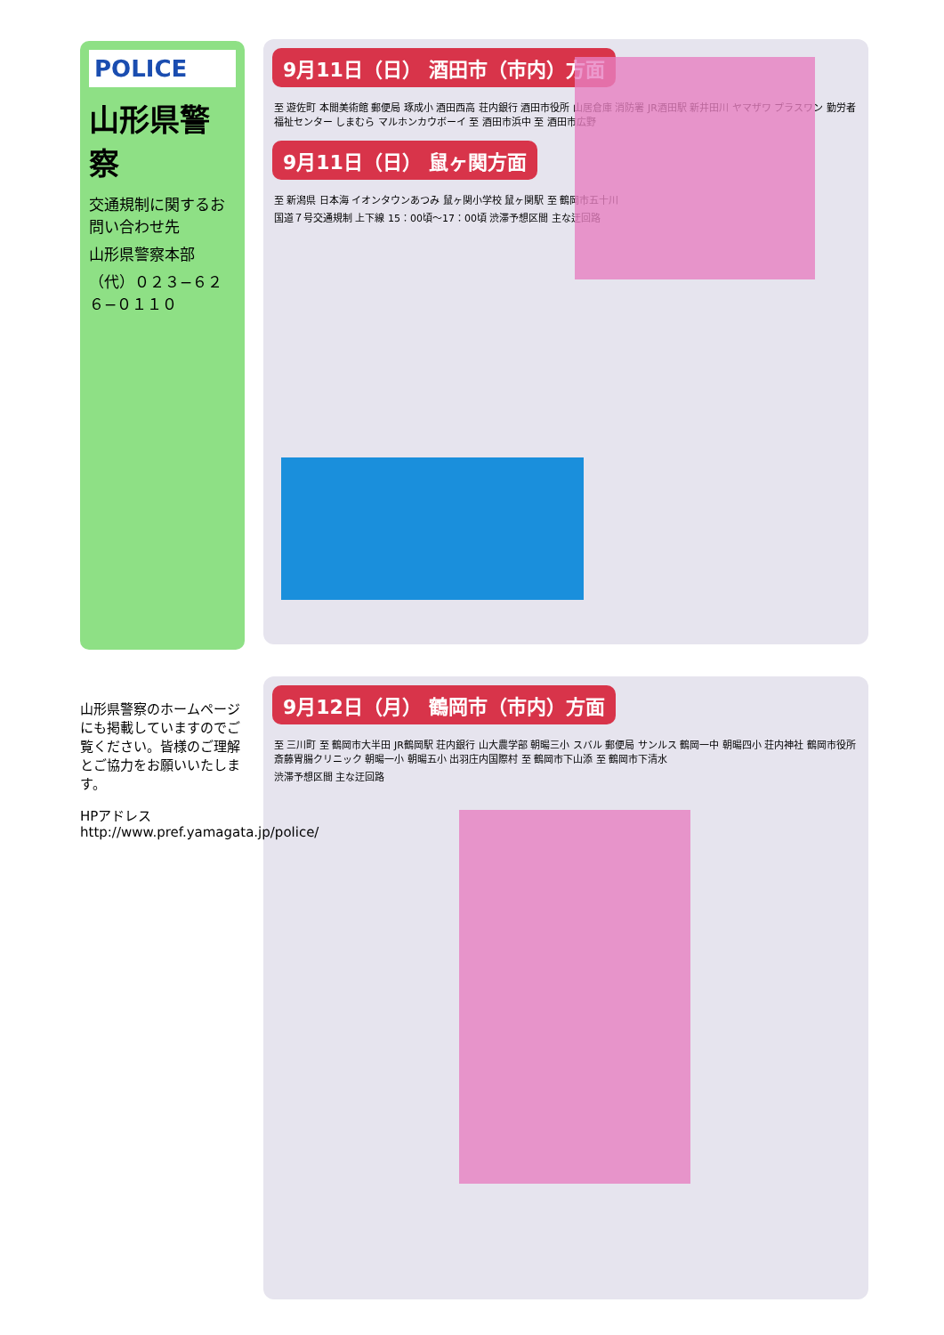9月11日（日） 酒田市（市内）方面
至 遊佐町 本間美術館 郵便局 琢成小 酒田西高 荘内銀行 酒田市役所 山居倉庫 消防署 JR酒田駅 新井田川 ヤマザワ プラスワン 勤労者福祉センター しまむら マルホンカウボーイ 至 酒田市浜中 至 酒田市広野
9月11日（日） 鼠ヶ関方面
至 新潟県 日本海 イオンタウンあつみ 鼠ヶ関小学校 鼠ヶ関駅 至 鶴岡市五十川
国道７号交通規制 上下線 15：00頃〜17：00頃 渋滞予想区間 主な迂回路
POLICE
山形県警察
交通規制に関するお問い合わせ先
山形県警察本部
（代）０２３−６２６−０１１０
9月12日（月） 鶴岡市（市内）方面
至 三川町 至 鶴岡市大半田 JR鶴岡駅 荘内銀行 山大農学部 朝暘三小 スバル 郵便局 サンルス 鶴岡一中 朝暘四小 荘内神社 鶴岡市役所 斎藤胃腸クリニック 朝暘一小 朝暘五小 出羽庄内国際村 至 鶴岡市下山添 至 鶴岡市下清水
渋滞予想区間 主な迂回路
山形県警察のホームページにも掲載していますのでご覧ください。皆様のご理解とご協力をお願いいたします。
HPアドレス http://www.pref.yamagata.jp/police/